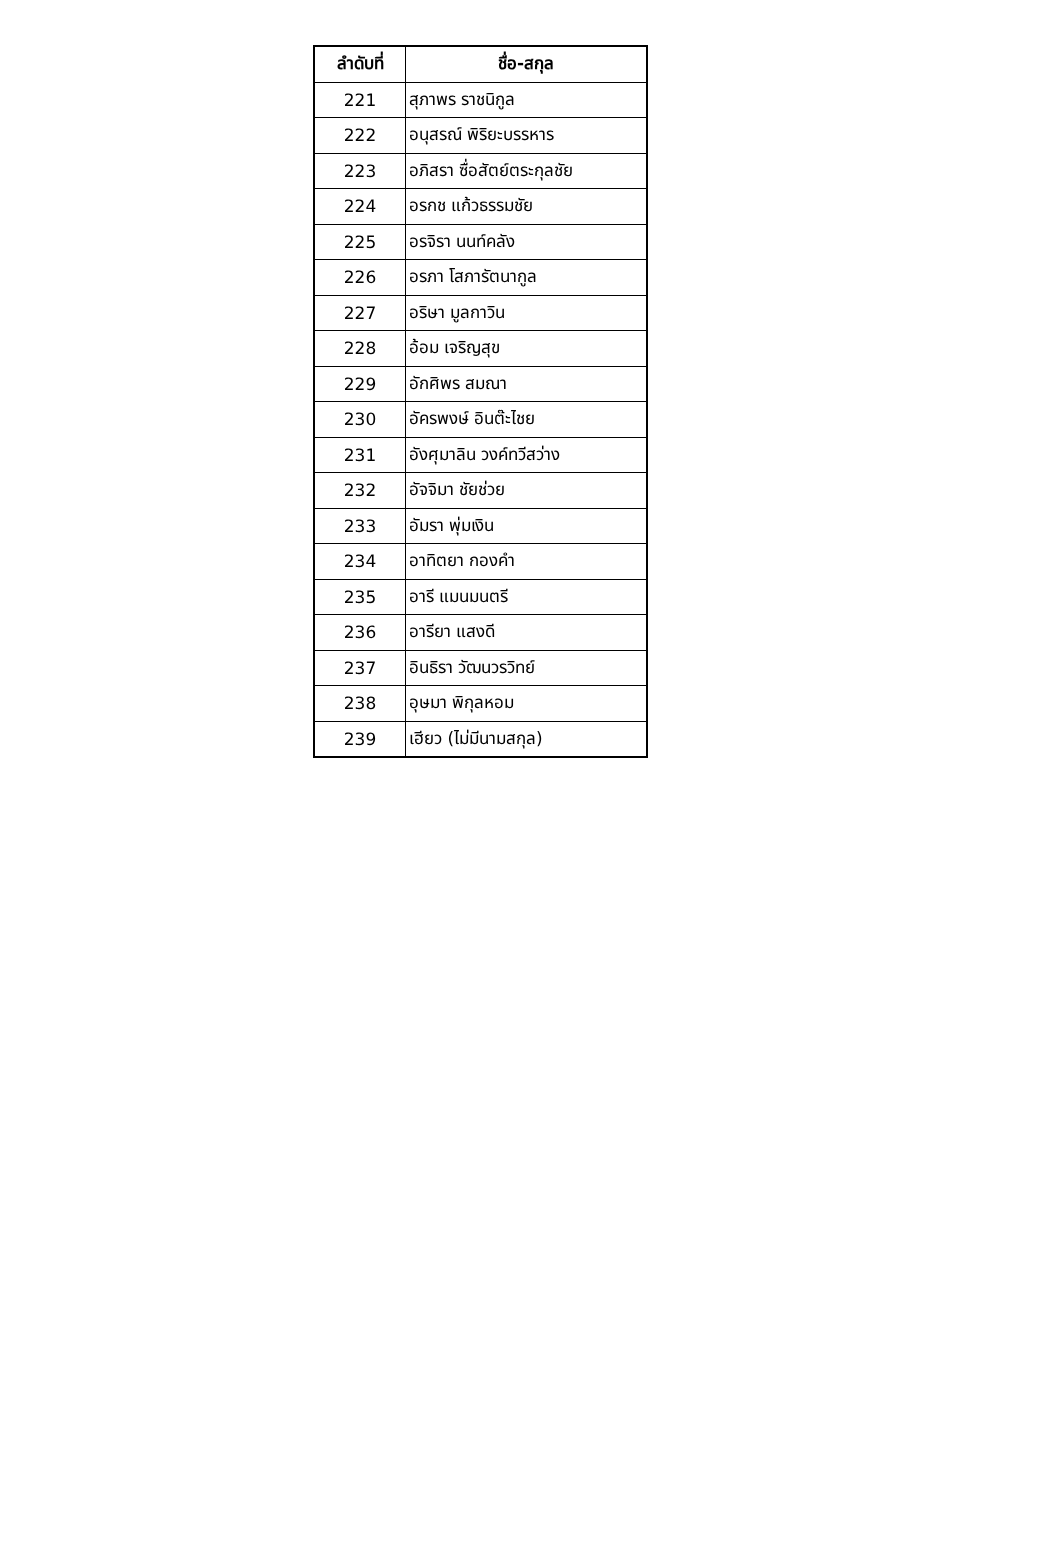| ลำดับที่ | ชื่อ-สกุล |
| --- | --- |
| 221 | สุภาพร ราชนิกูล |
| 222 | อนุสรณ์ พิริยะบรรหาร |
| 223 | อภิสรา ซื่อสัตย์ตระกุลชัย |
| 224 | อรกช แก้วธรรมชัย |
| 225 | อรจิรา นนท์คลัง |
| 226 | อรภา โสภารัตนากูล |
| 227 | อริษา มูลกาวิน |
| 228 | อ้อม เจริญสุข |
| 229 | อักศิพร สมณา |
| 230 | อัครพงษ์ อินต๊ะไชย |
| 231 | อังศุมาลิน วงค์ทวีสว่าง |
| 232 | อัจจิมา ชัยช่วย |
| 233 | อัมรา พุ่มเงิน |
| 234 | อาทิตยา กองคำ |
| 235 | อารี แมนมนตรี |
| 236 | อารียา แสงดี |
| 237 | อินธิรา วัฒนวรวิทย์ |
| 238 | อุษมา พิกุลหอม |
| 239 | เฮียว (ไม่มีนามสกุล) |